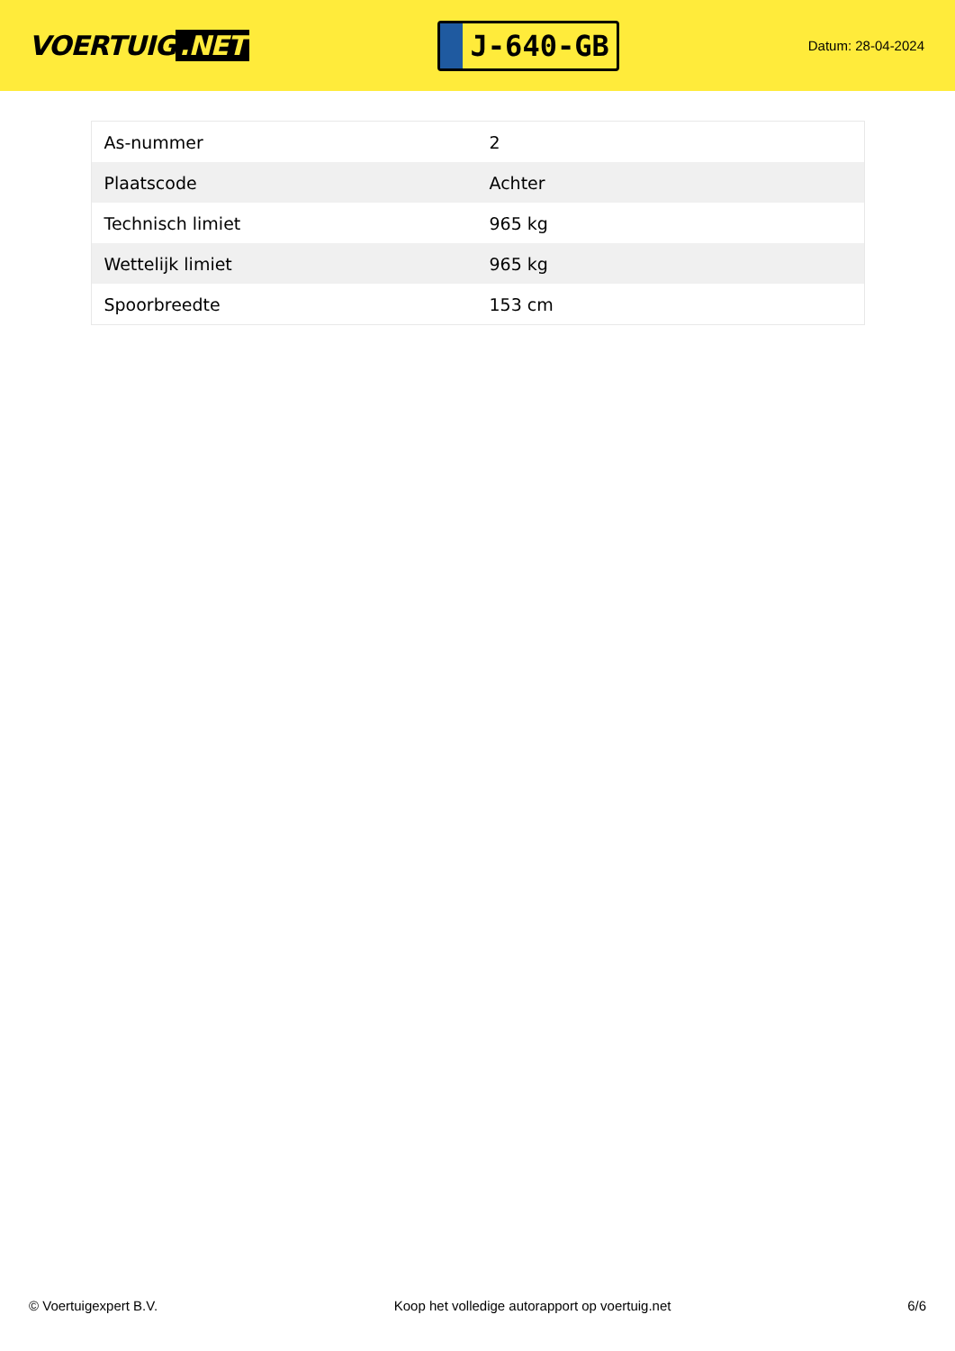VOERTUIG.NET
J-640-GB
Datum: 28-04-2024
| As-nummer | 2 |
| Plaatscode | Achter |
| Technisch limiet | 965 kg |
| Wettelijk limiet | 965 kg |
| Spoorbreedte | 153 cm |
© Voertuigexpert B.V. Koop het volledige autorapport op voertuig.net 6/6